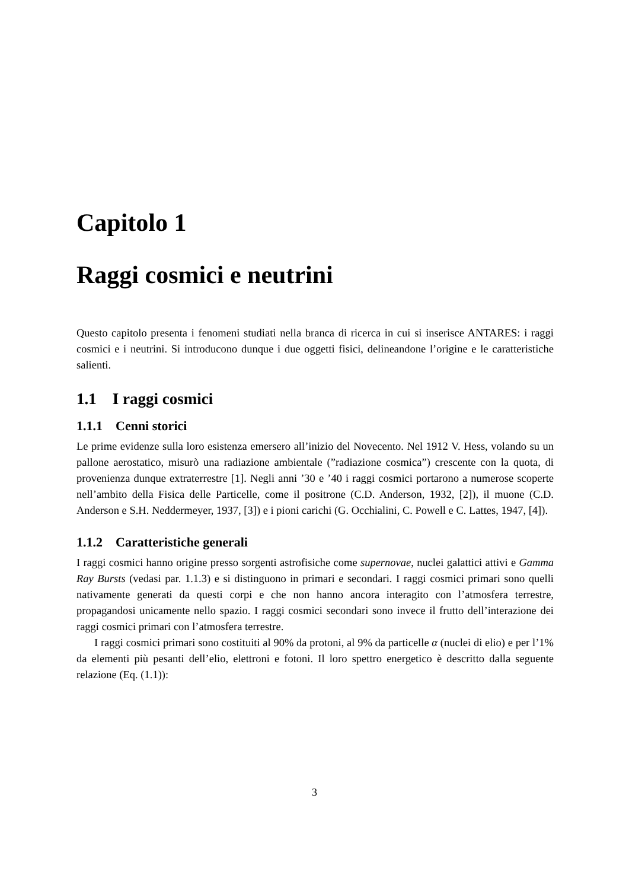Capitolo 1
Raggi cosmici e neutrini
Questo capitolo presenta i fenomeni studiati nella branca di ricerca in cui si inserisce ANTARES: i raggi cosmici e i neutrini. Si introducono dunque i due oggetti fisici, delineandone l’origine e le caratteristiche salienti.
1.1 I raggi cosmici
1.1.1 Cenni storici
Le prime evidenze sulla loro esistenza emersero all’inizio del Novecento. Nel 1912 V. Hess, volando su un pallone aerostatico, misurò una radiazione ambientale (”radiazione cosmica”) crescente con la quota, di provenienza dunque extraterrestre [1]. Negli anni ’30 e ’40 i raggi cosmici portarono a numerose scoperte nell’ambito della Fisica delle Particelle, come il positrone (C.D. Anderson, 1932, [2]), il muone (C.D. Anderson e S.H. Neddermeyer, 1937, [3]) e i pioni carichi (G. Occhialini, C. Powell e C. Lattes, 1947, [4]).
1.1.2 Caratteristiche generali
I raggi cosmici hanno origine presso sorgenti astrofisiche come supernovae, nuclei galattici attivi e Gamma Ray Bursts (vedasi par. 1.1.3) e si distinguono in primari e secondari. I raggi cosmici primari sono quelli nativamente generati da questi corpi e che non hanno ancora interagito con l’atmosfera terrestre, propagandosi unicamente nello spazio. I raggi cosmici secondari sono invece il frutto dell’interazione dei raggi cosmici primari con l’atmosfera terrestre.
I raggi cosmici primari sono costituiti al 90% da protoni, al 9% da particelle α (nuclei di elio) e per l’1% da elementi più pesanti dell’elio, elettroni e fotoni. Il loro spettro energetico è descritto dalla seguente relazione (Eq. (1.1)):
3